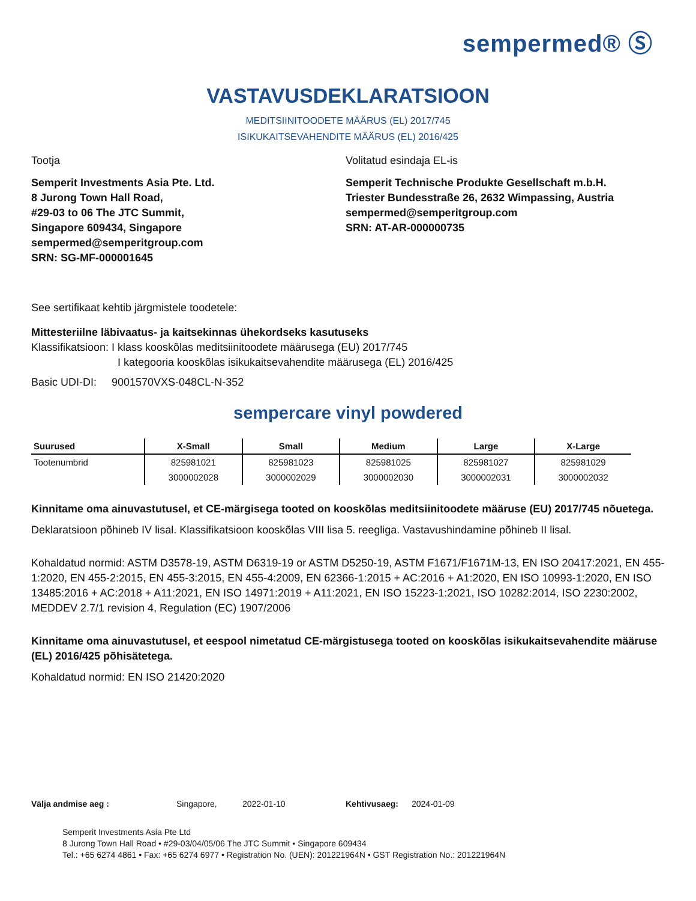sempermed® Ⓢ
VASTAVUSDEKLARATSIOON
MEDITSIINITOODETE MÄÄRUS (EL) 2017/745
ISIKUKAITSEVAHENDITE MÄÄRUS (EL) 2016/425
Tootja
Semperit Investments Asia Pte. Ltd.
8 Jurong Town Hall Road,
#29-03 to 06 The JTC Summit,
Singapore 609434, Singapore
sempermed@semperitgroup.com
SRN: SG-MF-000001645
Volitatud esindaja EL-is
Semperit Technische Produkte Gesellschaft m.b.H.
Triester Bundesstraße 26, 2632 Wimpassing, Austria
sempermed@semperitgroup.com
SRN: AT-AR-000000735
See sertifikaat kehtib järgmistele toodetele:
Mittesteriilne läbivaatus- ja kaitsekinnas ühekordseks kasutuseks
Klassifikatsioon: I klass kooskõlas meditsiinitoodete määrusega (EU) 2017/745
I kategooria kooskõlas isikukaitsevahendite määrusega (EL) 2016/425
Basic UDI-DI: 9001570VXS-048CL-N-352
sempercare vinyl powdered
| Suurused | X-Small | Small | Medium | Large | X-Large |
| --- | --- | --- | --- | --- | --- |
| Tootenumbrid | 825981021 | 825981023 | 825981025 | 825981027 | 825981029 |
| | 3000002028 | 3000002029 | 3000002030 | 3000002031 | 3000002032 |
Kinnitame oma ainuvastutusel, et CE-märgisega tooted on kooskõlas meditsiinitoodete määruse (EU) 2017/745 nõuetega.
Deklaratsioon põhineb IV lisal. Klassifikatsioon kooskõlas VIII lisa 5. reegliga. Vastavushindamine põhineb II lisal.
Kohaldatud normid: ASTM D3578-19, ASTM D6319-19 or ASTM D5250-19, ASTM F1671/F1671M-13, EN ISO 20417:2021, EN 455-1:2020, EN 455-2:2015, EN 455-3:2015, EN 455-4:2009, EN 62366-1:2015 + AC:2016 + A1:2020, EN ISO 10993-1:2020, EN ISO 13485:2016 + AC:2018 + A11:2021, EN ISO 14971:2019 + A11:2021, EN ISO 15223-1:2021, ISO 10282:2014, ISO 2230:2002, MEDDEV 2.7/1 revision 4, Regulation (EC) 1907/2006
Kinnitame oma ainuvastutusel, et eespool nimetatud CE-märgistusega tooted on kooskõlas isikukaitsevahendite määruse (EL) 2016/425 põhisätetega.
Kohaldatud normid: EN ISO 21420:2020
Välja andmise aeg : Singapore, 2022-01-10 Kehtivusaeg: 2024-01-09
Semperit Investments Asia Pte Ltd
8 Jurong Town Hall Road • #29-03/04/05/06 The JTC Summit • Singapore 609434
Tel.: +65 6274 4861 • Fax: +65 6274 6977 • Registration No. (UEN): 201221964N • GST Registration No.: 201221964N